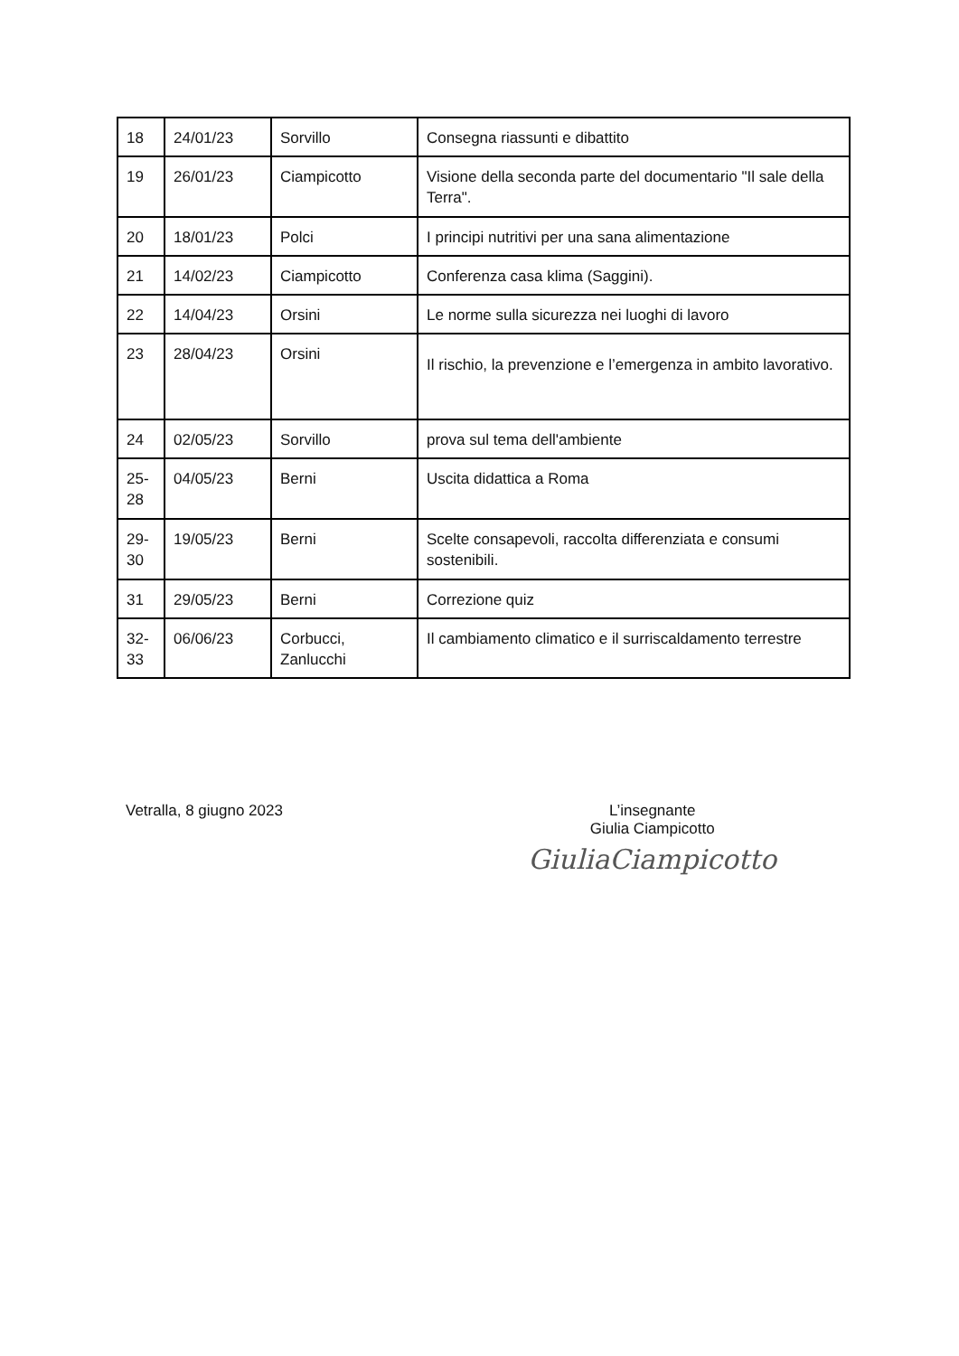| 18 | 24/01/23 | Sorvillo | Consegna riassunti e dibattito |
| 19 | 26/01/23 | Ciampicotto | Visione della seconda parte del documentario "Il sale della Terra". |
| 20 | 18/01/23 | Polci | I principi nutritivi per una sana alimentazione |
| 21 | 14/02/23 | Ciampicotto | Conferenza casa klima (Saggini). |
| 22 | 14/04/23 | Orsini | Le norme sulla sicurezza nei luoghi di lavoro |
| 23 | 28/04/23 | Orsini | Il rischio, la prevenzione e l’emergenza in ambito lavorativo. |
| 24 | 02/05/23 | Sorvillo | prova sul tema dell'ambiente |
| 25- 28 | 04/05/23 | Berni | Uscita didattica a Roma |
| 29- 30 | 19/05/23 | Berni | Scelte consapevoli, raccolta differenziata e consumi sostenibili. |
| 31 | 29/05/23 | Berni | Correzione quiz |
| 32- 33 | 06/06/23 | Corbucci, Zanlucchi | Il cambiamento climatico e il surriscaldamento terrestre |
Vetralla, 8 giugno 2023 L’insegnante
Giulia Ciampicotto
GiuliaCiampicotto